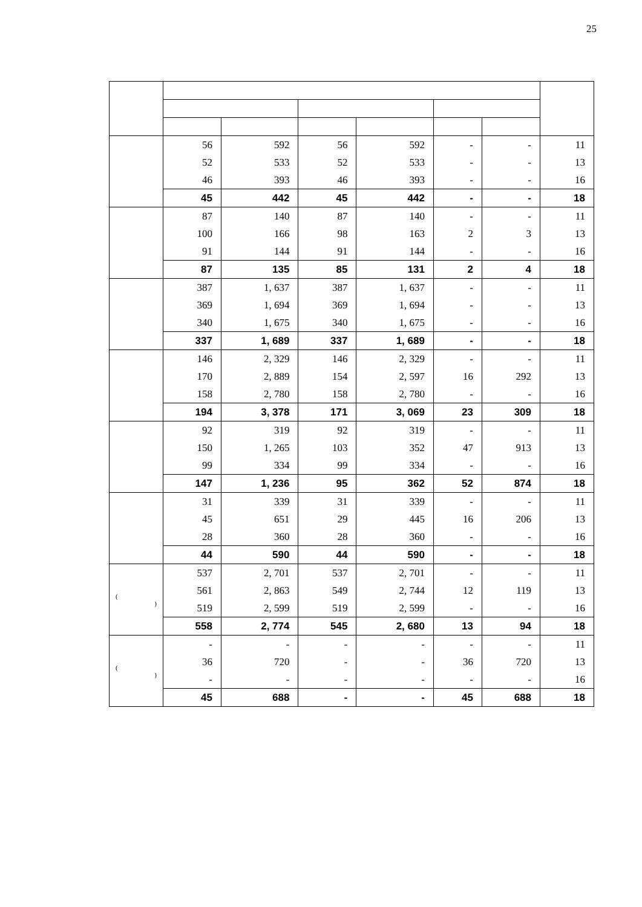25
| | 56 | 592 | 56 | 592 | - | - | 11 |
| | 52 | 533 | 52 | 533 | - | - | 13 |
| | 46 | 393 | 46 | 393 | - | - | 16 |
| | 45 | 442 | 45 | 442 | - | - | 18 |
| | 87 | 140 | 87 | 140 | - | - | 11 |
| | 100 | 166 | 98 | 163 | 2 | 3 | 13 |
| | 91 | 144 | 91 | 144 | - | - | 16 |
| | 87 | 135 | 85 | 131 | 2 | 4 | 18 |
| | 387 | 1, 637 | 387 | 1, 637 | - | - | 11 |
| | 369 | 1, 694 | 369 | 1, 694 | - | - | 13 |
| | 340 | 1, 675 | 340 | 1, 675 | - | - | 16 |
| | 337 | 1, 689 | 337 | 1, 689 | - | - | 18 |
| | 146 | 2, 329 | 146 | 2, 329 | - | - | 11 |
| | 170 | 2, 889 | 154 | 2, 597 | 16 | 292 | 13 |
| | 158 | 2, 780 | 158 | 2, 780 | - | - | 16 |
| | 194 | 3, 378 | 171 | 3, 069 | 23 | 309 | 18 |
| | 92 | 319 | 92 | 319 | - | - | 11 |
| | 150 | 1, 265 | 103 | 352 | 47 | 913 | 13 |
| | 99 | 334 | 99 | 334 | - | - | 16 |
| | 147 | 1, 236 | 95 | 362 | 52 | 874 | 18 |
| | 31 | 339 | 31 | 339 | - | - | 11 |
| | 45 | 651 | 29 | 445 | 16 | 206 | 13 |
| | 28 | 360 | 28 | 360 | - | - | 16 |
| | 44 | 590 | 44 | 590 | - | - | 18 |
| ( ) | 537 | 2, 701 | 537 | 2, 701 | - | - | 11 |
| | 561 | 2, 863 | 549 | 2, 744 | 12 | 119 | 13 |
| | 519 | 2, 599 | 519 | 2, 599 | - | - | 16 |
| | 558 | 2, 774 | 545 | 2, 680 | 13 | 94 | 18 |
| ( ) | - | - | - | - | - | - | 11 |
| | 36 | 720 | - | - | 36 | 720 | 13 |
| | - | - | - | - | - | - | 16 |
| | 45 | 688 | - | - | 45 | 688 | 18 |